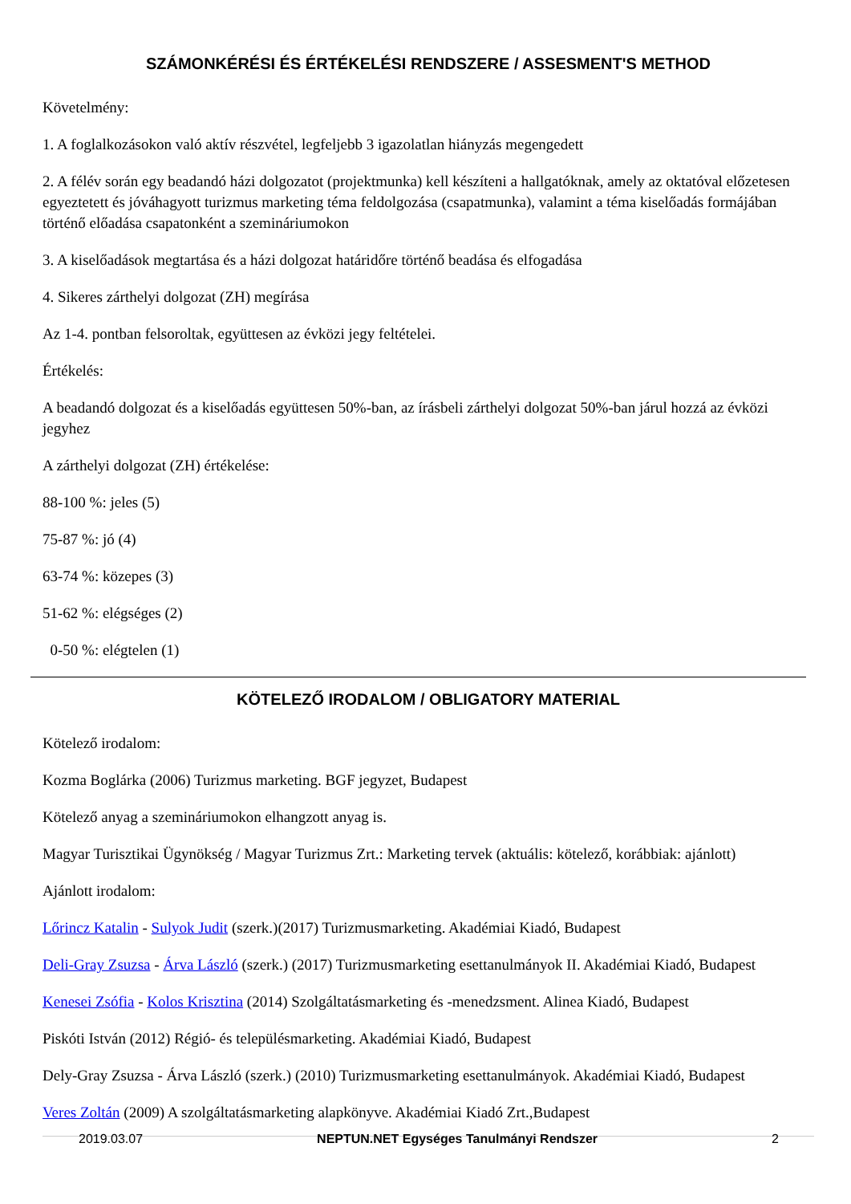SZÁMONKÉRÉSI ÉS ÉRTÉKELÉSI RENDSZERE / ASSESMENT'S METHOD
Követelmény:
1. A foglalkozásokon való aktív részvétel, legfeljebb 3 igazolatlan hiányzás megengedett
2. A félév során egy beadandó házi dolgozatot (projektmunka) kell készíteni a hallgatóknak, amely az oktatóval előzetesen egyeztetett és jóváhagyott turizmus marketing téma feldolgozása (csapatmunka), valamint a téma kiselőadás formájában történő előadása csapatonként a szemináriumokon
3. A kiselőadások megtartása és a házi dolgozat határidőre történő beadása és elfogadása
4. Sikeres zárthelyi dolgozat (ZH) megírása
Az 1-4. pontban felsoroltak, együttesen az évközi jegy feltételei.
Értékelés:
A beadandó dolgozat és a kiselőadás együttesen 50%-ban, az írásbeli zárthelyi dolgozat 50%-ban járul hozzá az évközi jegyhez
A zárthelyi dolgozat (ZH) értékelése:
88-100 %: jeles (5)
75-87 %: jó (4)
63-74 %: közepes (3)
51-62 %: elégséges (2)
0-50 %: elégtelen (1)
KÖTELEZŐ IRODALOM / OBLIGATORY MATERIAL
Kötelező irodalom:
Kozma Boglárka (2006) Turizmus marketing. BGF jegyzet, Budapest
Kötelező anyag a szemináriumokon elhangzott anyag is.
Magyar Turisztikai Ügynökség / Magyar Turizmus Zrt.: Marketing tervek (aktuális: kötelező, korábbiak: ajánlott)
Ajánlott irodalom:
Lőrincz Katalin - Sulyok Judit (szerk.)(2017) Turizmusmarketing. Akadémiai Kiadó, Budapest
Deli-Gray Zsuzsa - Árva László (szerk.) (2017) Turizmusmarketing esettanulmányok II. Akadémiai Kiadó, Budapest
Kenesei Zsófia - Kolos Krisztina (2014) Szolgáltatásmarketing és -menedzsment. Alinea Kiadó, Budapest
Piskóti István (2012) Régió- és településmarketing. Akadémiai Kiadó, Budapest
Dely-Gray Zsuzsa - Árva László (szerk.) (2010) Turizmusmarketing esettanulmányok. Akadémiai Kiadó, Budapest
Veres Zoltán (2009) A szolgáltatásmarketing alapkönyve. Akadémiai Kiadó Zrt.,Budapest
2019.03.07 NEPTUN.NET Egységes Tanulmányi Rendszer 2